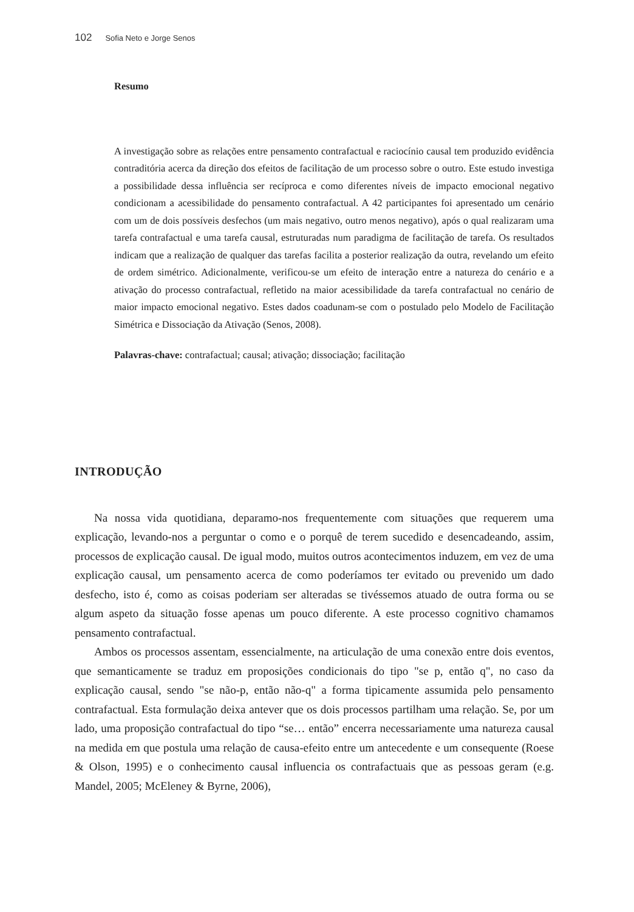102 Sofia Neto e Jorge Senos
Resumo
A investigação sobre as relações entre pensamento contrafactual e raciocínio causal tem produzido evidência contraditória acerca da direção dos efeitos de facilitação de um processo sobre o outro. Este estudo investiga a possibilidade dessa influência ser recíproca e como diferentes níveis de impacto emocional negativo condicionam a acessibilidade do pensamento contrafactual. A 42 participantes foi apresentado um cenário com um de dois possíveis desfechos (um mais negativo, outro menos negativo), após o qual realizaram uma tarefa contrafactual e uma tarefa causal, estruturadas num paradigma de facilita­ção de tarefa. Os resultados indicam que a realização de qualquer das tarefas facilita a posterior realização da outra, revelando um efeito de ordem simétrico. Adicionalmente, verificou-se um efeito de interação entre a natureza do cenário e a ativação do processo contrafactual, refletido na maior acessibilidade da tarefa contrafactual no cenário de maior impacto emocional negativo. Estes dados coadunam-se com o postulado pelo Modelo de Facilitação Simétrica e Dissociação da Ativação (Senos, 2008).
Palavras-chave: contrafactual; causal; ativação; dissociação; facilitação
INTRODUÇÃO
Na nossa vida quotidiana, deparamo-nos frequentemente com situações que requerem uma explicação, levando-nos a perguntar o como e o porquê de terem sucedido e desencadeando, assim, processos de explicação causal. De igual modo, muitos outros acontecimentos induzem, em vez de uma explicação causal, um pen­samento acerca de como poderíamos ter evitado ou prevenido um dado desfecho, isto é, como as coisas poderiam ser alteradas se tivéssemos atuado de outra forma ou se algum aspeto da situação fosse apenas um pouco diferente. A este processo cognitivo chamamos pensamento contrafactual.
Ambos os processos assentam, essencialmente, na articulação de uma conexão entre dois eventos, que semanticamente se traduz em proposições condicionais do tipo "se p, então q", no caso da explicação causal, sendo "se não-p, então não-q" a forma tipicamente assumida pelo pensamento contrafactual. Esta formulação deixa antever que os dois processos partilham uma relação. Se, por um lado, uma pro­posição contrafactual do tipo “se… então” encerra necessariamente uma natureza causal na medida em que postula uma relação de causa-efeito entre um antecedente e um consequente (Roese & Olson, 1995) e o conhecimento causal influencia os contrafactuais que as pessoas geram (e.g. Mandel, 2005; McEleney & Byrne, 2006),